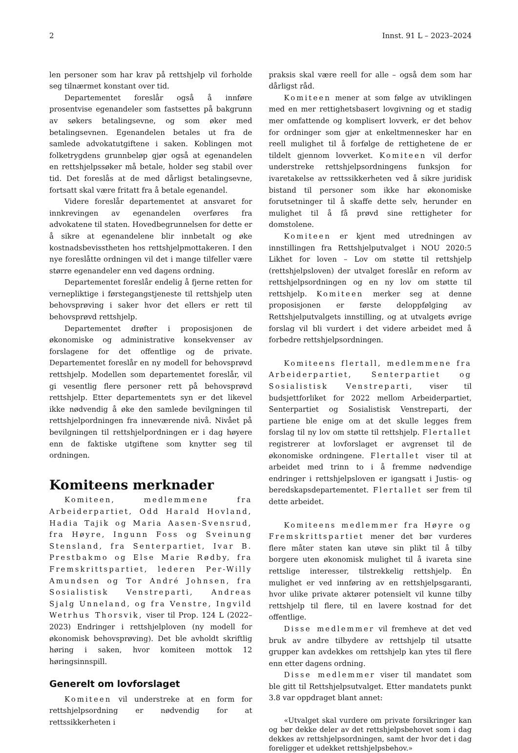2 Innst. 91 L – 2023–2024
len personer som har krav på rettshjelp vil forholde seg tilnærmet konstant over tid.
Departementet foreslår også å innføre prosentvise egenandeler som fastsettes på bakgrunn av søkers betalingsevne, og som øker med betalingsevnen. Egenandelen betales ut fra de samlede advokatutgiftene i saken. Koblingen mot folketrygdens grunnbeløp gjør også at egenandelen en rettshjelpssøker må betale, holder seg stabil over tid. Det foreslås at de med dårligst betalingsevne, fortsatt skal være fritatt fra å betale egenandel.
Videre foreslår departementet at ansvaret for innkrevingen av egenandelen overføres fra advokatene til staten. Hovedbegrunnelsen for dette er å sikre at egenandelene blir innbetalt og øke kostnadsbevisstheten hos rettshjelpmottakeren. I den nye foreslåtte ordningen vil det i mange tilfeller være større egenandeler enn ved dagens ordning.
Departementet foreslår endelig å fjerne retten for vernepliktige i førstegangstjeneste til rettshjelp uten behovsprøving i saker hvor det ellers er rett til behovsprøvd rettshjelp.
Departementet drøfter i proposisjonen de økonomiske og administrative konsekvenser av forslagene for det offentlige og de private. Departementet foreslår en ny modell for behovsprøvd rettshjelp. Modellen som departementet foreslår, vil gi vesentlig flere personer rett på behovsprøvd rettshjelp. Etter departementets syn er det likevel ikke nødvendig å øke den samlede bevilgningen til rettshjelpordningen fra inneværende nivå. Nivået på bevilgningen til rettshjelpordningen er i dag høyere enn de faktiske utgiftene som knytter seg til ordningen.
Komiteens merknader
Komiteen, medlemmene fra Arbeiderpartiet, Odd Harald Hovland, Hadia Tajik og Maria Aasen-Svensrud, fra Høyre, Ingunn Foss og Sveinung Stensland, fra Senterpartiet, Ivar B. Prestbakmo og Else Marie Rødby, fra Fremskrittspartiet, lederen Per-Willy Amundsen og Tor André Johnsen, fra Sosialistisk Venstreparti, Andreas Sjalg Unneland, og fra Venstre, Ingvild Wetrhus Thorsvik, viser til Prop. 124 L (2022–2023) Endringer i rettshjelploven (ny modell for økonomisk behovsprøving). Det ble avholdt skriftlig høring i saken, hvor komiteen mottok 12 høringsinnspill.
Generelt om lovforslaget
Komiteen vil understreke at en form for rettshjelpsordning er nødvendig for at rettssikkerheten i
praksis skal være reell for alle – også dem som har dårligst råd.
Komiteen mener at som følge av utviklingen med en mer rettighetsbasert lovgivning og et stadig mer omfattende og komplisert lovverk, er det behov for ordninger som gjør at enkeltmennesker har en reell mulighet til å forfølge de rettighetene de er tildelt gjennom lovverket. Komiteen vil derfor understreke rettshjelpsordningens funksjon for ivaretakelse av rettssikkerheten ved å sikre juridisk bistand til personer som ikke har økonomiske forutsetninger til å skaffe dette selv, herunder en mulighet til å få prøvd sine rettigheter for domstolene.
Komiteen er kjent med utredningen av innstillingen fra Rettshjelputvalget i NOU 2020:5 Likhet for loven – Lov om støtte til rettshjelp (rettshjelpsloven) der utvalget foreslår en reform av rettshjelpsordningen og en ny lov om støtte til rettshjelp. Komiteen merker seg at denne proposisjonen er første deloppfølging av Rettshjelputvalgets innstilling, og at utvalgets øvrige forslag vil bli vurdert i det videre arbeidet med å forbedre rettshjelpsordningen.
Komiteens flertall, medlemmene fra Arbeiderpartiet, Senterpartiet og Sosialistisk Venstreparti, viser til budsjettforliket for 2022 mellom Arbeiderpartiet, Senterpartiet og Sosialistisk Venstreparti, der partiene ble enige om at det skulle legges frem forslag til ny lov om støtte til rettshjelp. Flertallet registrerer at lovforslaget er avgrenset til de økonomiske ordningene. Flertallet viser til at arbeidet med trinn to i å fremme nødvendige endringer i rettshjelpsloven er igangsatt i Justis- og beredskapsdepartementet. Flertallet ser frem til dette arbeidet.
Komiteens medlemmer fra Høyre og Fremskrittspartiet mener det bør vurderes flere måter staten kan utøve sin plikt til å tilby borgere uten økonomisk mulighet til å ivareta sine rettslige interesser, tilstrekkelig rettshjelp. Én mulighet er ved innføring av en rettshjelpsgaranti, hvor ulike private aktører potensielt vil kunne tilby rettshjelp til flere, til en lavere kostnad for det offentlige.
Disse medlemmer vil fremheve at det ved bruk av andre tilbydere av rettshjelp til utsatte grupper kan avdekkes om rettshjelp kan ytes til flere enn etter dagens ordning.
Disse medlemmer viser til mandatet som ble gitt til Rettshjelpsutvalget. Etter mandatets punkt 3.8 var oppdraget blant annet:
«Utvalget skal vurdere om private forsikringer kan og bør dekke deler av det rettshjelpsbehovet som i dag dekkes av rettshjelpsordningen, samt der hvor det i dag foreligger et udekket rettshjelpsbehov.»